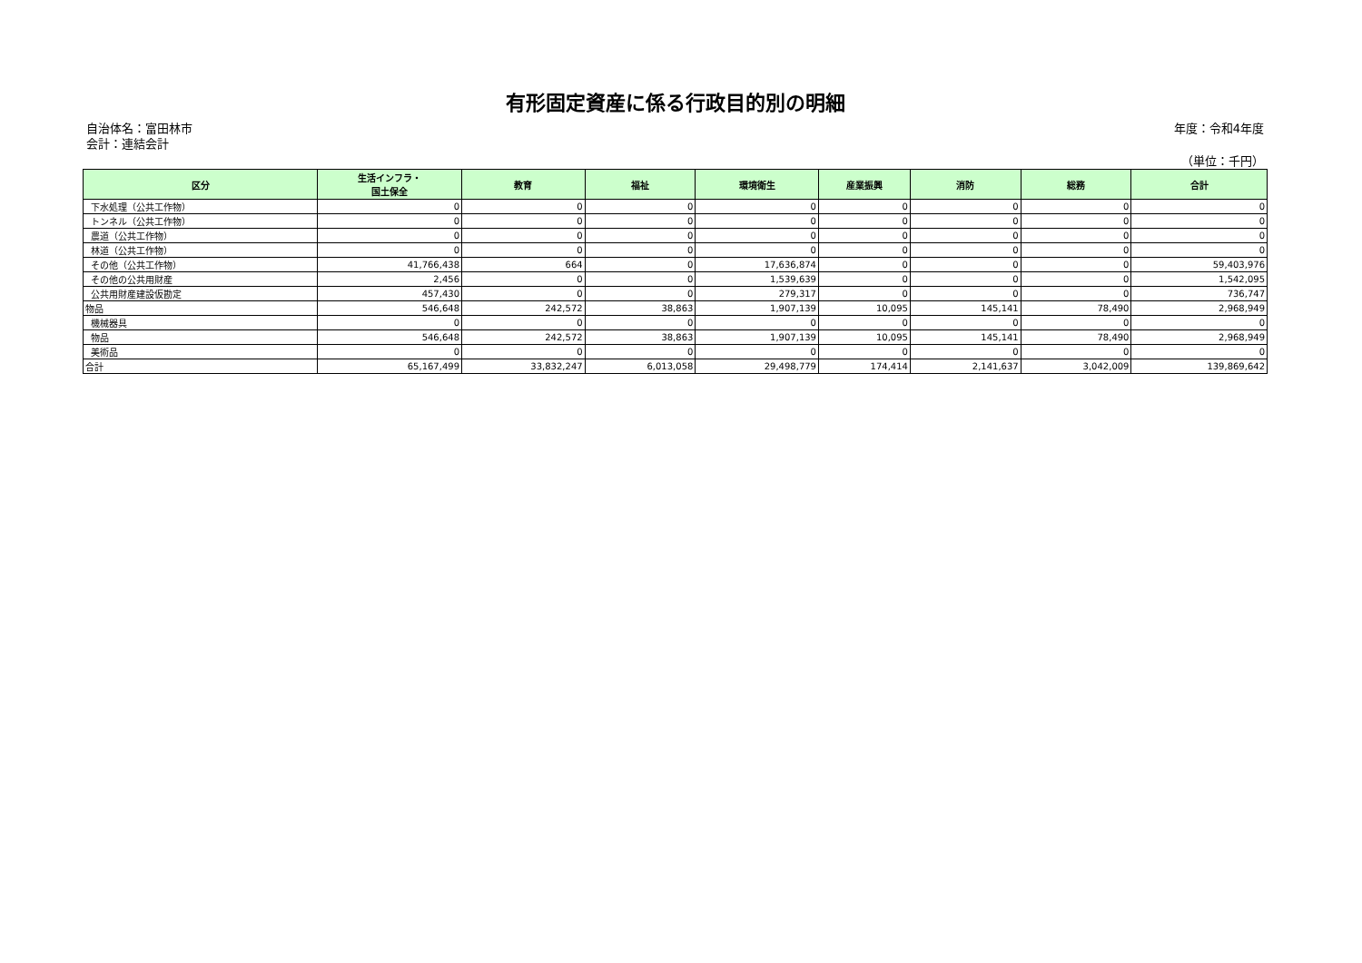有形固定資産に係る行政目的別の明細
自治体名：富田林市
会計：連結会計
年度：令和4年度
（単位：千円）
| 区分 | 生活インフラ・ 国土保全 | 教育 | 福祉 | 環境衛生 | 産業振興 | 消防 | 総務 | 合計 |
| --- | --- | --- | --- | --- | --- | --- | --- | --- |
| 下水処理（公共工作物） | 0 | 0 | 0 | 0 | 0 | 0 | 0 | 0 |
| トンネル（公共工作物） | 0 | 0 | 0 | 0 | 0 | 0 | 0 | 0 |
| 農道（公共工作物） | 0 | 0 | 0 | 0 | 0 | 0 | 0 | 0 |
| 林道（公共工作物） | 0 | 0 | 0 | 0 | 0 | 0 | 0 | 0 |
| その他（公共工作物） | 41,766,438 | 664 | 0 | 17,636,874 | 0 | 0 | 0 | 59,403,976 |
| その他の公共用財産 | 2,456 | 0 | 0 | 1,539,639 | 0 | 0 | 0 | 1,542,095 |
| 公共用財産建設仮勘定 | 457,430 | 0 | 0 | 279,317 | 0 | 0 | 0 | 736,747 |
| 物品 | 546,648 | 242,572 | 38,863 | 1,907,139 | 10,095 | 145,141 | 78,490 | 2,968,949 |
| 機械器具 | 0 | 0 | 0 | 0 | 0 | 0 | 0 | 0 |
| 物品 | 546,648 | 242,572 | 38,863 | 1,907,139 | 10,095 | 145,141 | 78,490 | 2,968,949 |
| 美術品 | 0 | 0 | 0 | 0 | 0 | 0 | 0 | 0 |
| 合計 | 65,167,499 | 33,832,247 | 6,013,058 | 29,498,779 | 174,414 | 2,141,637 | 3,042,009 | 139,869,642 |